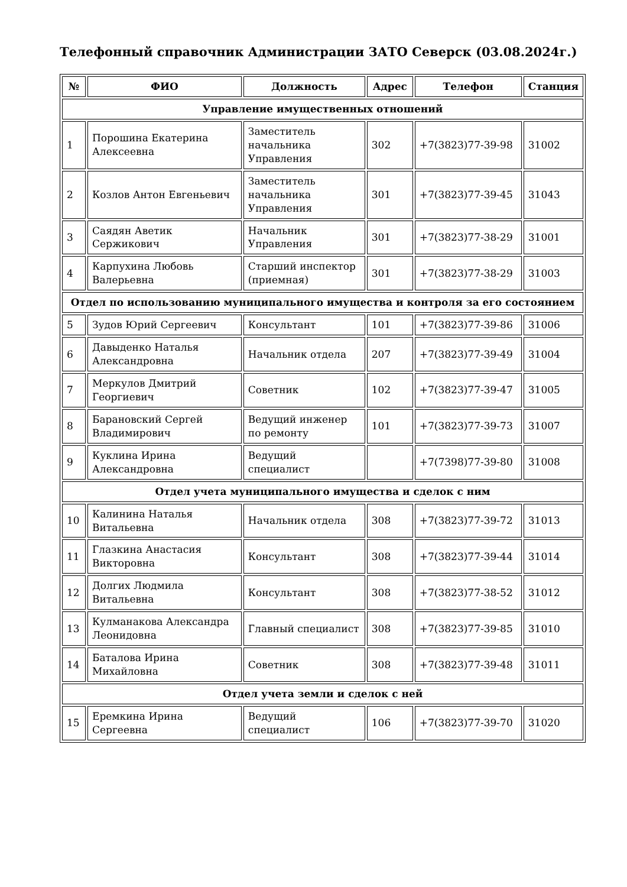Телефонный справочник Администрации ЗАТО Северск (03.08.2024г.)
| № | ФИО | Должность | Адрес | Телефон | Станция |
| --- | --- | --- | --- | --- | --- |
| Управление имущественных отношений | | | | | |
| 1 | Порошина Екатерина Алексеевна | Заместитель начальника Управления | 302 | +7(3823)77-39-98 | 31002 |
| 2 | Козлов Антон Евгеньевич | Заместитель начальника Управления | 301 | +7(3823)77-39-45 | 31043 |
| 3 | Саядян Аветик Сержикович | Начальник Управления | 301 | +7(3823)77-38-29 | 31001 |
| 4 | Карпухина Любовь Валерьевна | Старший инспектор (приемная) | 301 | +7(3823)77-38-29 | 31003 |
| Отдел по использованию муниципального имущества и контроля за его состоянием | | | | | |
| 5 | Зудов Юрий Сергеевич | Консультант | 101 | +7(3823)77-39-86 | 31006 |
| 6 | Давыденко Наталья Александровна | Начальник отдела | 207 | +7(3823)77-39-49 | 31004 |
| 7 | Меркулов Дмитрий Георгиевич | Советник | 102 | +7(3823)77-39-47 | 31005 |
| 8 | Барановский Сергей Владимирович | Ведущий инженер по ремонту | 101 | +7(3823)77-39-73 | 31007 |
| 9 | Куклина Ирина Александровна | Ведущий специалист | | +7(7398)77-39-80 | 31008 |
| Отдел учета муниципального имущества и сделок с ним | | | | | |
| 10 | Калинина Наталья Витальевна | Начальник отдела | 308 | +7(3823)77-39-72 | 31013 |
| 11 | Глазкина Анастасия Викторовна | Консультант | 308 | +7(3823)77-39-44 | 31014 |
| 12 | Долгих Людмила Витальевна | Консультант | 308 | +7(3823)77-38-52 | 31012 |
| 13 | Кулманакова Александра Леонидовна | Главный специалист | 308 | +7(3823)77-39-85 | 31010 |
| 14 | Баталова Ирина Михайловна | Советник | 308 | +7(3823)77-39-48 | 31011 |
| Отдел учета земли и сделок с ней | | | | | |
| 15 | Еремкина Ирина Сергеевна | Ведущий специалист | 106 | +7(3823)77-39-70 | 31020 |